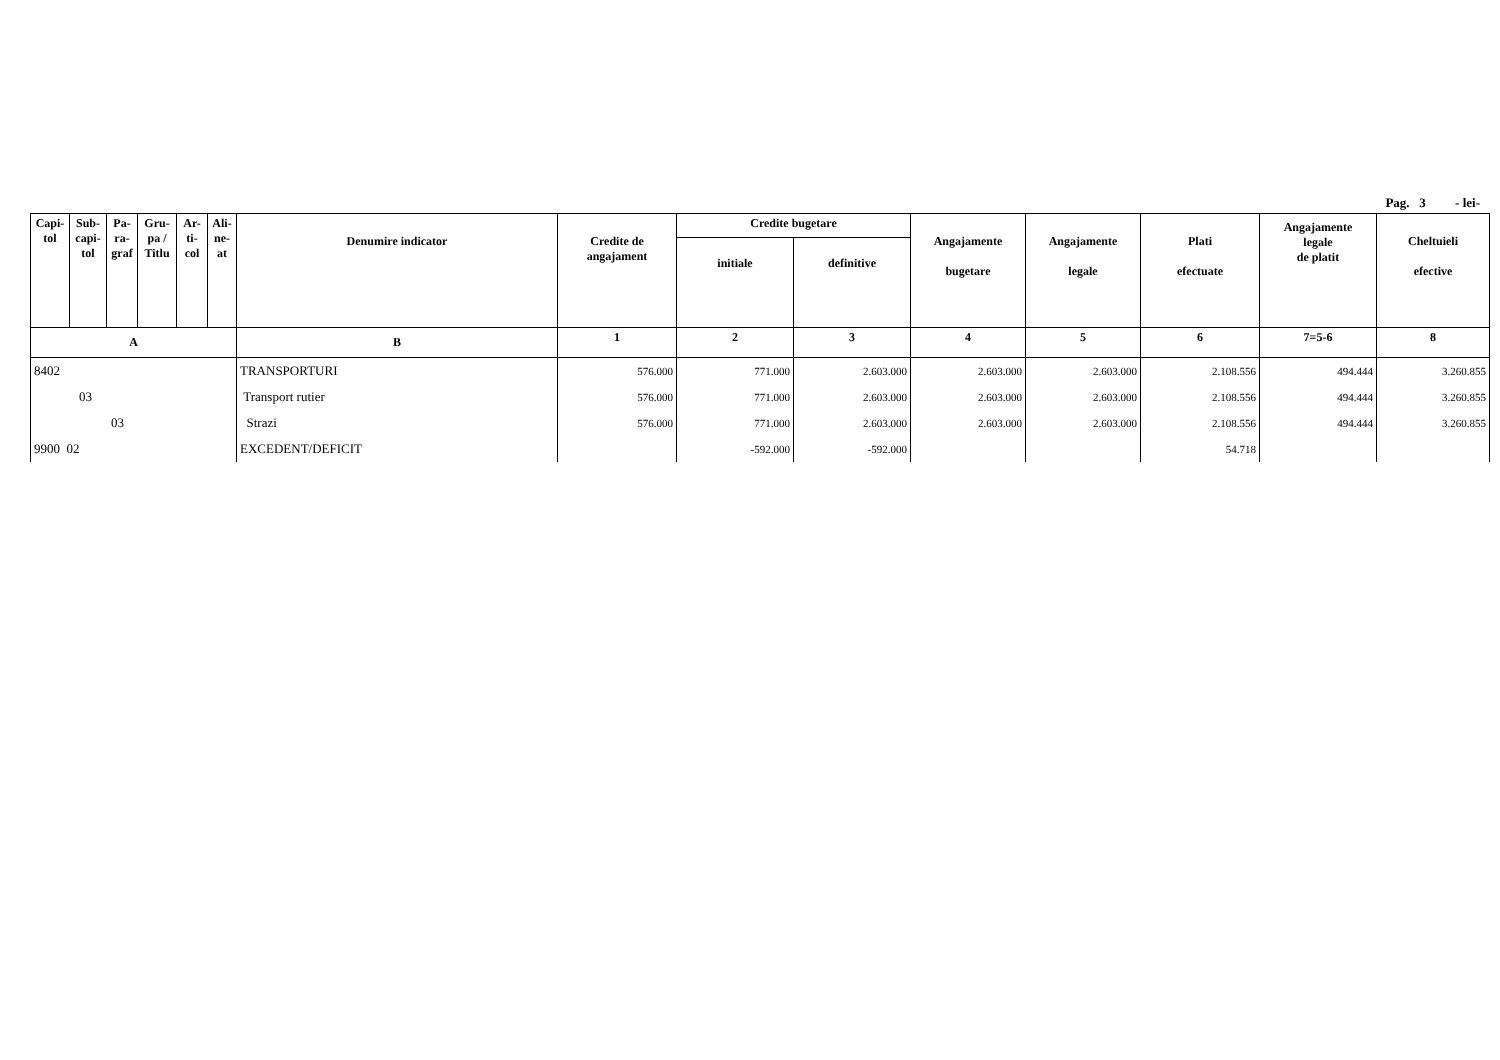Pag. 3 - lei-
| Capi- tol | Sub- capi- tol | Pa- ra- graf | Gru- pa / Titlu | Ar- ti- col | Ali- ne- at | Denumire indicator | Credite de angajament | Credite bugetare | | Angajamente bugetare | Angajamente legale | Plati efectuate | Angajamente legale de platit | Cheltuieli efective |
| --- | --- | --- | --- | --- | --- | --- | --- | --- | --- | --- | --- | --- | --- | --- |
| | | | | | | | | initiale | definitive | | | | | |
| A | | | | | | B | 1 | 2 | 3 | 4 | 5 | 6 | 7=5-6 | 8 |
| 8402 | | | | | | TRANSPORTURI | 576.000 | 771.000 | 2.603.000 | 2.603.000 | 2.603.000 | 2.108.556 | 494.444 | 3.260.855 |
| 03 | | | | | | Transport rutier | 576.000 | 771.000 | 2.603.000 | 2.603.000 | 2.603.000 | 2.108.556 | 494.444 | 3.260.855 |
| 03 | | | | | | Strazi | 576.000 | 771.000 | 2.603.000 | 2.603.000 | 2.603.000 | 2.108.556 | 494.444 | 3.260.855 |
| 9900 02 | | | | | | EXCEDENT/DEFICIT | | -592.000 | -592.000 | | | 54.718 | | |